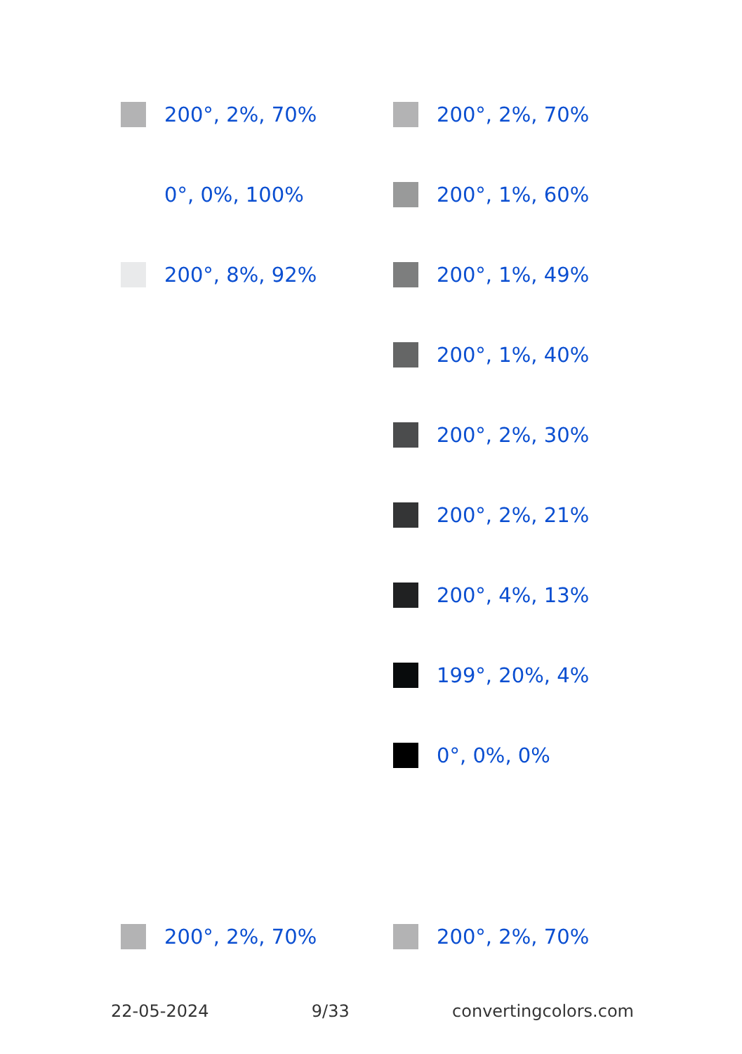200°, 2%, 70%
0°, 0%, 100%
200°, 8%, 92%
200°, 2%, 70%
200°, 1%, 60%
200°, 1%, 49%
200°, 1%, 40%
200°, 2%, 30%
200°, 2%, 21%
200°, 4%, 13%
199°, 20%, 4%
0°, 0%, 0%
200°, 2%, 70% 200°, 2%, 70%
22-05-2024 9/33 convertingcolors.com